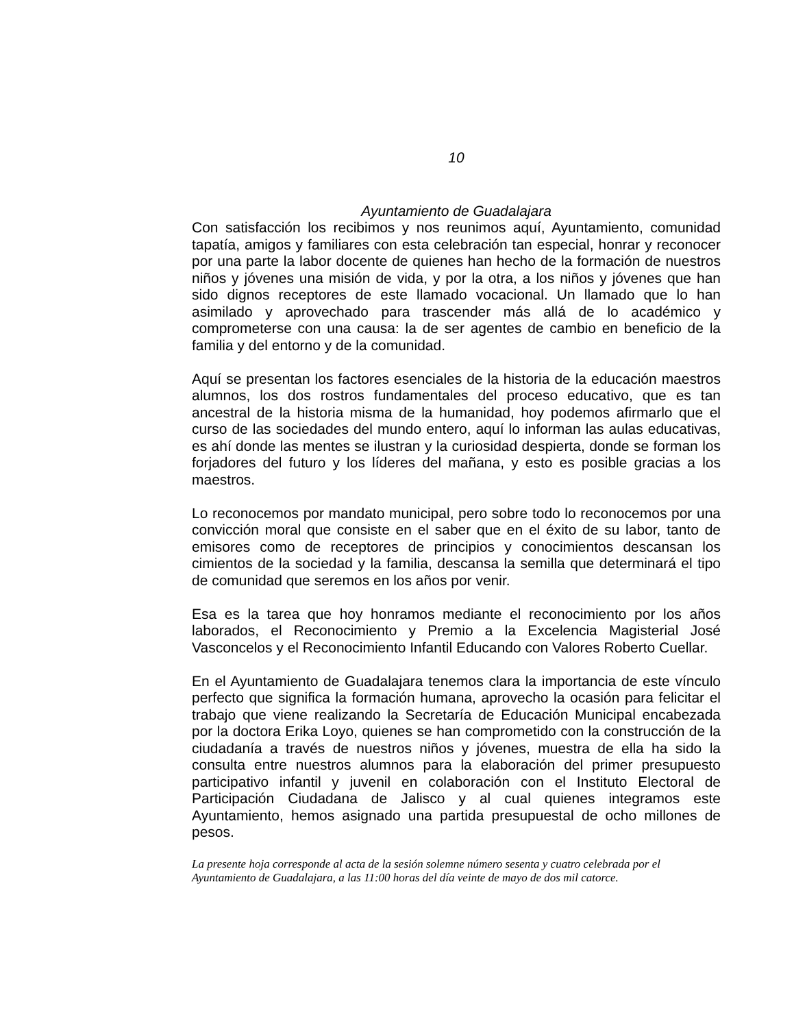10
Ayuntamiento de Guadalajara
Con satisfacción los recibimos y nos reunimos aquí, Ayuntamiento, comunidad tapatía, amigos y familiares con esta celebración tan especial, honrar y reconocer por una parte la labor docente de quienes han hecho de la formación de nuestros niños y jóvenes una misión de vida, y por la otra, a los niños y jóvenes que han sido dignos receptores de este llamado vocacional. Un llamado que lo han asimilado y aprovechado para trascender más allá de lo académico y comprometerse con una causa: la de ser agentes de cambio en beneficio de la familia y del entorno y de la comunidad.
Aquí se presentan los factores esenciales de la historia de la educación maestros alumnos, los dos rostros fundamentales del proceso educativo, que es tan ancestral de la historia misma de la humanidad, hoy podemos afirmarlo que el curso de las sociedades del mundo entero, aquí lo informan las aulas educativas, es ahí donde las mentes se ilustran y la curiosidad despierta, donde se forman los forjadores del futuro y los líderes del mañana, y esto es posible gracias a los maestros.
Lo reconocemos por mandato municipal, pero sobre todo lo reconocemos por una convicción moral que consiste en el saber que en el éxito de su labor, tanto de emisores como de receptores de principios y conocimientos descansan los cimientos de la sociedad y la familia, descansa la semilla que determinará el tipo de comunidad que seremos en los años por venir.
Esa es la tarea que hoy honramos mediante el reconocimiento por los años laborados, el Reconocimiento y Premio a la Excelencia Magisterial José Vasconcelos y el Reconocimiento Infantil Educando con Valores Roberto Cuellar.
En el Ayuntamiento de Guadalajara tenemos clara la importancia de este vínculo perfecto que significa la formación humana, aprovecho la ocasión para felicitar el trabajo que viene realizando la Secretaría de Educación Municipal encabezada por la doctora Erika Loyo, quienes se han comprometido con la construcción de la ciudadanía a través de nuestros niños y jóvenes, muestra de ella ha sido la consulta entre nuestros alumnos para la elaboración del primer presupuesto participativo infantil y juvenil en colaboración con el Instituto Electoral de Participación Ciudadana de Jalisco y al cual quienes integramos este Ayuntamiento, hemos asignado una partida presupuestal de ocho millones de pesos.
La presente hoja corresponde al acta de la sesión solemne número sesenta y cuatro celebrada por el Ayuntamiento de Guadalajara, a las 11:00 horas del día veinte de mayo de dos mil catorce.